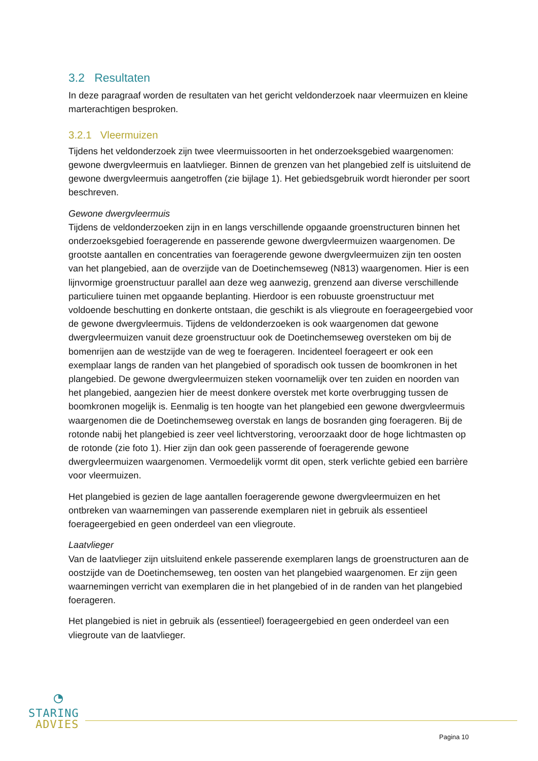3.2 Resultaten
In deze paragraaf worden de resultaten van het gericht veldonderzoek naar vleermuizen en kleine marterachtigen besproken.
3.2.1 Vleermuizen
Tijdens het veldonderzoek zijn twee vleermuissoorten in het onderzoeksgebied waargenomen: gewone dwergvleermuis en laatvlieger. Binnen de grenzen van het plangebied zelf is uitsluitend de gewone dwergvleermuis aangetroffen (zie bijlage 1). Het gebiedsgebruik wordt hieronder per soort beschreven.
Gewone dwergvleermuis
Tijdens de veldonderzoeken zijn in en langs verschillende opgaande groenstructuren binnen het onderzoeksgebied foeragerende en passerende gewone dwergvleermuizen waargenomen. De grootste aantallen en concentraties van foeragerende gewone dwergvleermuizen zijn ten oosten van het plangebied, aan de overzijde van de Doetinchemseweg (N813) waargenomen. Hier is een lijnvormige groenstructuur parallel aan deze weg aanwezig, grenzend aan diverse verschillende particuliere tuinen met opgaande beplanting. Hierdoor is een robuuste groenstructuur met voldoende beschutting en donkerte ontstaan, die geschikt is als vliegroute en foerageergebied voor de gewone dwergvleermuis. Tijdens de veldonderzoeken is ook waargenomen dat gewone dwergvleermuizen vanuit deze groenstructuur ook de Doetinchemseweg oversteken om bij de bomenrijen aan de westzijde van de weg te foerageren. Incidenteel foerageert er ook een exemplaar langs de randen van het plangebied of sporadisch ook tussen de boomkronen in het plangebied. De gewone dwergvleermuizen steken voornamelijk over ten zuiden en noorden van het plangebied, aangezien hier de meest donkere overstek met korte overbrugging tussen de boomkronen mogelijk is. Eenmalig is ten hoogte van het plangebied een gewone dwergvleermuis waargenomen die de Doetinchemseweg overstak en langs de bosranden ging foerageren. Bij de rotonde nabij het plangebied is zeer veel lichtverstoring, veroorzaakt door de hoge lichtmasten op de rotonde (zie foto 1). Hier zijn dan ook geen passerende of foeragerende gewone dwergvleermuizen waargenomen. Vermoedelijk vormt dit open, sterk verlichte gebied een barrière voor vleermuizen.
Het plangebied is gezien de lage aantallen foeragerende gewone dwergvleermuizen en het ontbreken van waarnemingen van passerende exemplaren niet in gebruik als essentieel foerageergebied en geen onderdeel van een vliegroute.
Laatvlieger
Van de laatvlieger zijn uitsluitend enkele passerende exemplaren langs de groenstructuren aan de oostzijde van de Doetinchemseweg, ten oosten van het plangebied waargenomen. Er zijn geen waarnemingen verricht van exemplaren die in het plangebied of in de randen van het plangebied foerageren.
Het plangebied is niet in gebruik als (essentieel) foerageergebied en geen onderdeel van een vliegroute van de laatvlieger.
◔
STARING
ADVIES
Pagina 10